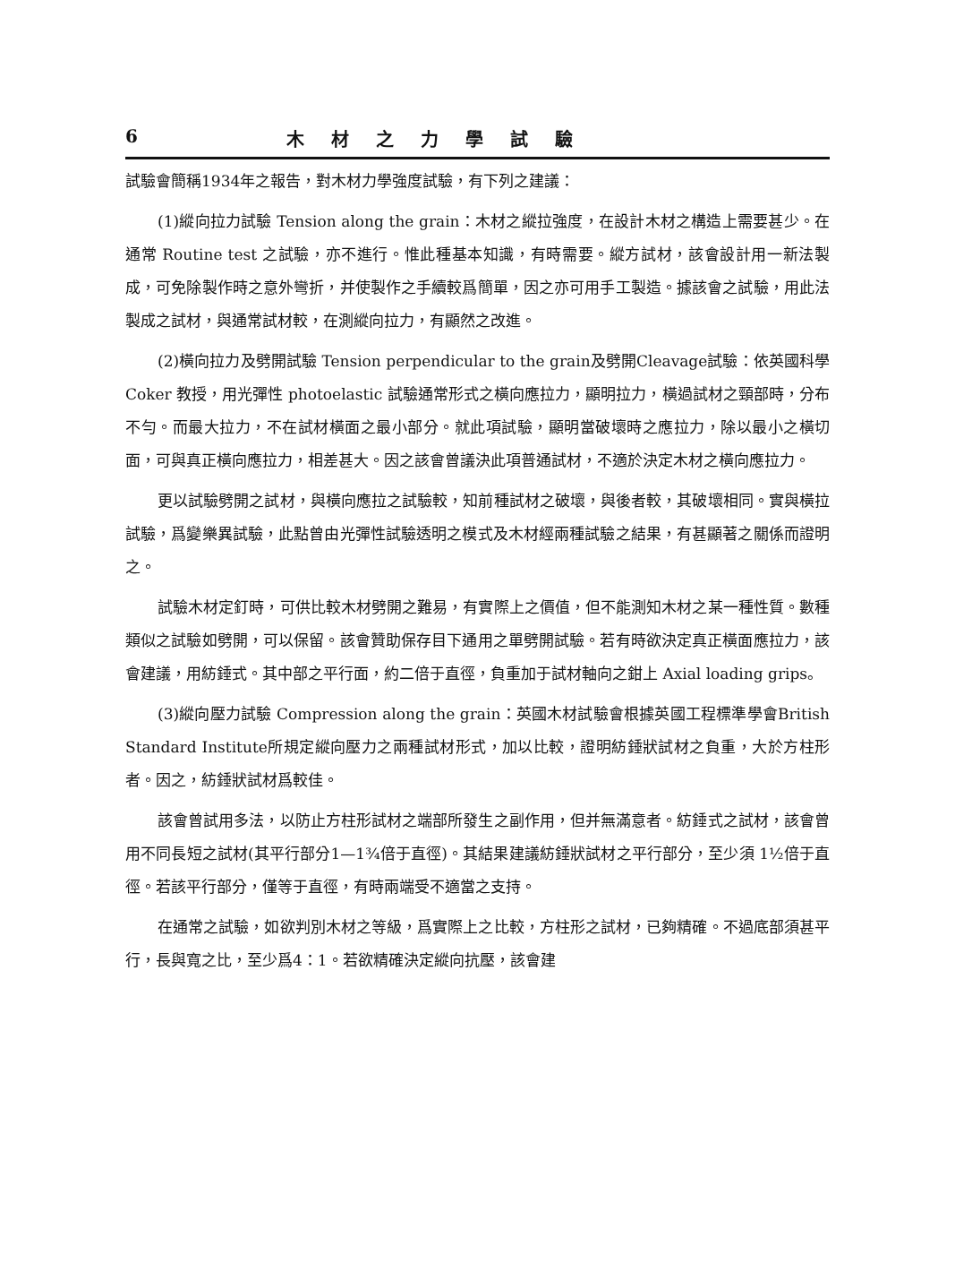6 木材之力學試驗
試驗會簡稱1934年之報告，對木材力學強度試驗，有下列之建議：
(1)縱向拉力試驗 Tension along the grain：木材之縱拉強度，在設計木材之構造上需要甚少。在通常 Routine test 之試驗，亦不進行。惟此種基本知識，有時需要。縱方試材，該會設計用一新法製成，可免除製作時之意外彎折，并使製作之手續較爲簡單，因之亦可用手工製造。據該會之試驗，用此法製成之試材，與通常試材較，在測縱向拉力，有顯然之改進。
(2)橫向拉力及劈開試驗 Tension perpendicular to the grain及劈開Cleavage試驗：依英國科學 Coker 教授，用光彈性 photoelastic 試驗通常形式之橫向應拉力，顯明拉力，橫過試材之頸部時，分布不勻。而最大拉力，不在試材橫面之最小部分。就此項試驗，顯明當破壞時之應拉力，除以最小之橫切面，可與真正橫向應拉力，相差甚大。因之該會曾議決此項普通試材，不適於決定木材之橫向應拉力。
更以試驗劈開之試材，與橫向應拉之試驗較，知前種試材之破壞，與後者較，其破壞相同。實與橫拉試驗，爲變樂異試驗，此點曾由光彈性試驗透明之模式及木材經兩種試驗之結果，有甚顯著之關係而證明之。
試驗木材定釘時，可供比較木材劈開之難易，有實際上之價值，但不能測知木材之某一種性質。數種類似之試驗如劈開，可以保留。該會贊助保存目下通用之單劈開試驗。若有時欲決定真正橫面應拉力，該會建議，用紡錘式。其中部之平行面，約二倍于直徑，負重加于試材軸向之鉗上 Axial loading grips。
(3)縱向壓力試驗 Compression along the grain：英國木材試驗會根據英國工程標準學會British Standard Institute所規定縱向壓力之兩種試材形式，加以比較，證明紡錘狀試材之負重，大於方柱形者。因之，紡錘狀試材爲較佳。
該會曾試用多法，以防止方柱形試材之端部所發生之副作用，但并無滿意者。紡錘式之試材，該會曾用不同長短之試材(其平行部分1—1¾倍于直徑)。其結果建議紡錘狀試材之平行部分，至少須 1½倍于直徑。若該平行部分，僅等于直徑，有時兩端受不適當之支持。
在通常之試驗，如欲判別木材之等級，爲實際上之比較，方柱形之試材，已夠精確。不過底部須甚平行，長與寬之比，至少爲4：1。若欲精確決定縱向抗壓，該會建